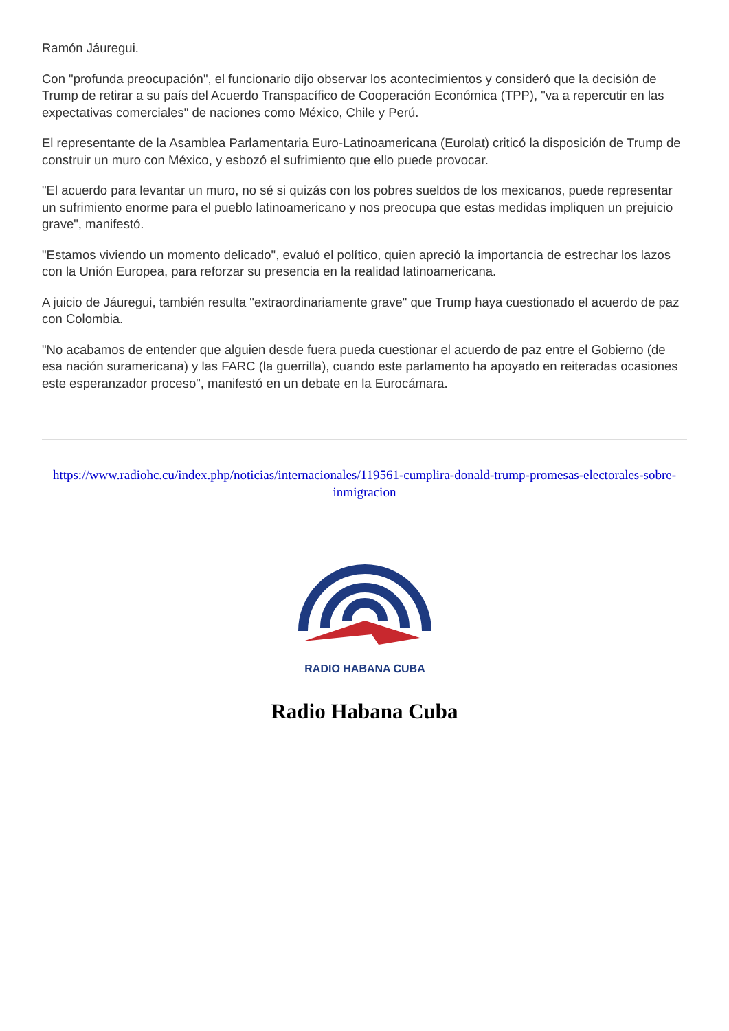Ramón Jáuregui.
Con "profunda preocupación", el funcionario dijo observar los acontecimientos y consideró que la decisión de Trump de retirar a su país del Acuerdo Transpacífico de Cooperación Económica (TPP), "va a repercutir en las expectativas comerciales" de naciones como México, Chile y Perú.
El representante de la Asamblea Parlamentaria Euro-Latinoamericana (Eurolat) criticó la disposición de Trump de construir un muro con México, y esbozó el sufrimiento que ello puede provocar.
"El acuerdo para levantar un muro, no sé si quizás con los pobres sueldos de los mexicanos, puede representar un sufrimiento enorme para el pueblo latinoamericano y nos preocupa que estas medidas impliquen un prejuicio grave", manifestó.
"Estamos viviendo un momento delicado", evaluó el político, quien apreció la importancia de estrechar los lazos con la Unión Europea, para reforzar su presencia en la realidad latinoamericana.
A juicio de Jáuregui, también resulta "extraordinariamente grave" que Trump haya cuestionado el acuerdo de paz con Colombia.
"No acabamos de entender que alguien desde fuera pueda cuestionar el acuerdo de paz entre el Gobierno (de esa nación suramericana) y las FARC (la guerrilla), cuando este parlamento ha apoyado en reiteradas ocasiones este esperanzador proceso", manifestó en un debate en la Eurocámara.
https://www.radiohc.cu/index.php/noticias/internacionales/119561-cumplira-donald-trump-promesas-electorales-sobre-inmigracion
RADIO HABANA CUBA
Radio Habana Cuba